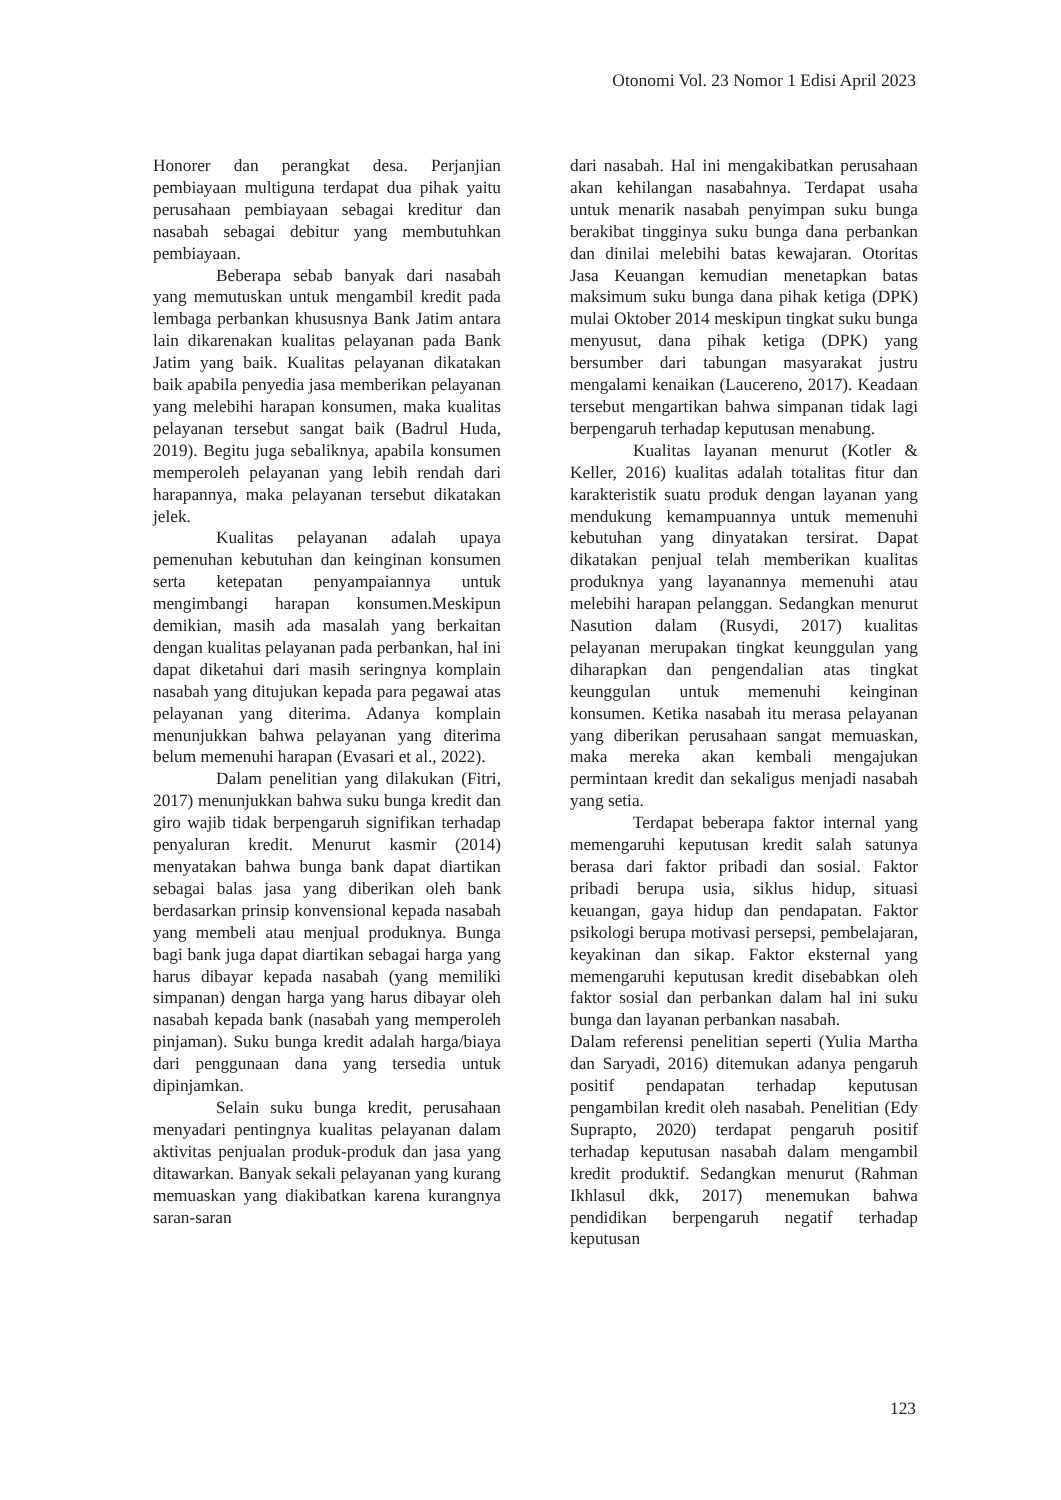Otonomi Vol. 23 Nomor 1 Edisi April 2023
Honorer dan perangkat desa. Perjanjian pembiayaan multiguna terdapat dua pihak yaitu perusahaan pembiayaan sebagai kreditur dan nasabah sebagai debitur yang membutuhkan pembiayaan.
Beberapa sebab banyak dari nasabah yang memutuskan untuk mengambil kredit pada lembaga perbankan khususnya Bank Jatim antara lain dikarenakan kualitas pelayanan pada Bank Jatim yang baik. Kualitas pelayanan dikatakan baik apabila penyedia jasa memberikan pelayanan yang melebihi harapan konsumen, maka kualitas pelayanan tersebut sangat baik (Badrul Huda, 2019). Begitu juga sebaliknya, apabila konsumen memperoleh pelayanan yang lebih rendah dari harapannya, maka pelayanan tersebut dikatakan jelek.
Kualitas pelayanan adalah upaya pemenuhan kebutuhan dan keinginan konsumen serta ketepatan penyampaiannya untuk mengimbangi harapan konsumen.Meskipun demikian, masih ada masalah yang berkaitan dengan kualitas pelayanan pada perbankan, hal ini dapat diketahui dari masih seringnya komplain nasabah yang ditujukan kepada para pegawai atas pelayanan yang diterima. Adanya komplain menunjukkan bahwa pelayanan yang diterima belum memenuhi harapan (Evasari et al., 2022).
Dalam penelitian yang dilakukan (Fitri, 2017) menunjukkan bahwa suku bunga kredit dan giro wajib tidak berpengaruh signifikan terhadap penyaluran kredit. Menurut kasmir (2014) menyatakan bahwa bunga bank dapat diartikan sebagai balas jasa yang diberikan oleh bank berdasarkan prinsip konvensional kepada nasabah yang membeli atau menjual produknya. Bunga bagi bank juga dapat diartikan sebagai harga yang harus dibayar kepada nasabah (yang memiliki simpanan) dengan harga yang harus dibayar oleh nasabah kepada bank (nasabah yang memperoleh pinjaman). Suku bunga kredit adalah harga/biaya dari penggunaan dana yang tersedia untuk dipinjamkan.
Selain suku bunga kredit, perusahaan menyadari pentingnya kualitas pelayanan dalam aktivitas penjualan produk-produk dan jasa yang ditawarkan. Banyak sekali pelayanan yang kurang memuaskan yang diakibatkan karena kurangnya saran-saran
dari nasabah. Hal ini mengakibatkan perusahaan akan kehilangan nasabahnya. Terdapat usaha untuk menarik nasabah penyimpan suku bunga berakibat tingginya suku bunga dana perbankan dan dinilai melebihi batas kewajaran. Otoritas Jasa Keuangan kemudian menetapkan batas maksimum suku bunga dana pihak ketiga (DPK) mulai Oktober 2014 meskipun tingkat suku bunga menyusut, dana pihak ketiga (DPK) yang bersumber dari tabungan masyarakat justru mengalami kenaikan (Laucereno, 2017). Keadaan tersebut mengartikan bahwa simpanan tidak lagi berpengaruh terhadap keputusan menabung.
Kualitas layanan menurut (Kotler & Keller, 2016) kualitas adalah totalitas fitur dan karakteristik suatu produk dengan layanan yang mendukung kemampuannya untuk memenuhi kebutuhan yang dinyatakan tersirat. Dapat dikatakan penjual telah memberikan kualitas produknya yang layanannya memenuhi atau melebihi harapan pelanggan. Sedangkan menurut Nasution dalam (Rusydi, 2017) kualitas pelayanan merupakan tingkat keunggulan yang diharapkan dan pengendalian atas tingkat keunggulan untuk memenuhi keinginan konsumen. Ketika nasabah itu merasa pelayanan yang diberikan perusahaan sangat memuaskan, maka mereka akan kembali mengajukan permintaan kredit dan sekaligus menjadi nasabah yang setia.
Terdapat beberapa faktor internal yang memengaruhi keputusan kredit salah satunya berasa dari faktor pribadi dan sosial. Faktor pribadi berupa usia, siklus hidup, situasi keuangan, gaya hidup dan pendapatan. Faktor psikologi berupa motivasi persepsi, pembelajaran, keyakinan dan sikap. Faktor eksternal yang memengaruhi keputusan kredit disebabkan oleh faktor sosial dan perbankan dalam hal ini suku bunga dan layanan perbankan nasabah.
Dalam referensi penelitian seperti (Yulia Martha dan Saryadi, 2016) ditemukan adanya pengaruh positif pendapatan terhadap keputusan pengambilan kredit oleh nasabah. Penelitian (Edy Suprapto, 2020) terdapat pengaruh positif terhadap keputusan nasabah dalam mengambil kredit produktif. Sedangkan menurut (Rahman Ikhlasul dkk, 2017) menemukan bahwa pendidikan berpengaruh negatif terhadap keputusan
123